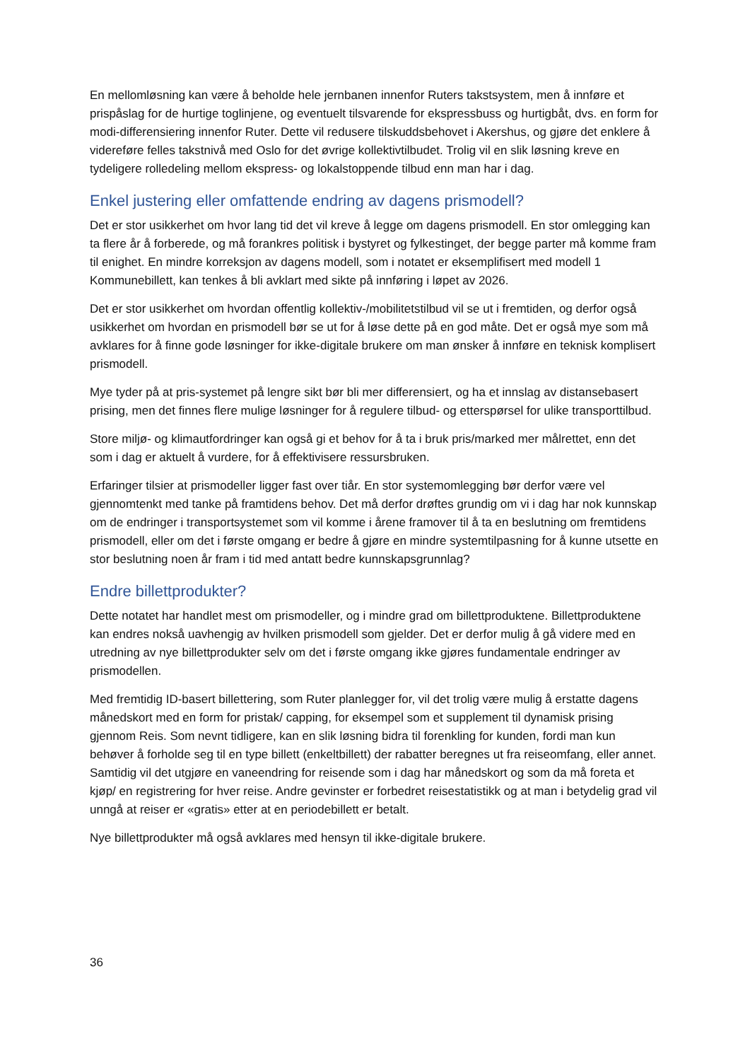En mellomløsning kan være å beholde hele jernbanen innenfor Ruters takstsystem, men å innføre et prispåslag for de hurtige toglinjene, og eventuelt tilsvarende for ekspressbuss og hurtigbåt, dvs. en form for modi-differensiering innenfor Ruter. Dette vil redusere tilskuddsbehovet i Akershus, og gjøre det enklere å videreføre felles takstnivå med Oslo for det øvrige kollektivtilbudet. Trolig vil en slik løsning kreve en tydeligere rolledeling mellom ekspress- og lokalstoppende tilbud enn man har i dag.
Enkel justering eller omfattende endring av dagens prismodell?
Det er stor usikkerhet om hvor lang tid det vil kreve å legge om dagens prismodell. En stor omlegging kan ta flere år å forberede, og må forankres politisk i bystyret og fylkestinget, der begge parter må komme fram til enighet. En mindre korreksjon av dagens modell, som i notatet er eksemplifisert med modell 1 Kommunebillett, kan tenkes å bli avklart med sikte på innføring i løpet av 2026.
Det er stor usikkerhet om hvordan offentlig kollektiv-/mobilitetstilbud vil se ut i fremtiden, og derfor også usikkerhet om hvordan en prismodell bør se ut for å løse dette på en god måte. Det er også mye som må avklares for å finne gode løsninger for ikke-digitale brukere om man ønsker å innføre en teknisk komplisert prismodell.
Mye tyder på at pris-systemet på lengre sikt bør bli mer differensiert, og ha et innslag av distansebasert prising, men det finnes flere mulige løsninger for å regulere tilbud- og etterspørsel for ulike transporttilbud.
Store miljø- og klimautfordringer kan også gi et behov for å ta i bruk pris/marked mer målrettet, enn det som i dag er aktuelt å vurdere, for å effektivisere ressursbruken.
Erfaringer tilsier at prismodeller ligger fast over tiår. En stor systemomlegging bør derfor være vel gjennomtenkt med tanke på framtidens behov. Det må derfor drøftes grundig om vi i dag har nok kunnskap om de endringer i transportsystemet som vil komme i årene framover til å ta en beslutning om fremtidens prismodell, eller om det i første omgang er bedre å gjøre en mindre systemtilpasning for å kunne utsette en stor beslutning noen år fram i tid med antatt bedre kunnskapsgrunnlag?
Endre billettprodukter?
Dette notatet har handlet mest om prismodeller, og i mindre grad om billettproduktene. Billettproduktene kan endres nokså uavhengig av hvilken prismodell som gjelder. Det er derfor mulig å gå videre med en utredning av nye billettprodukter selv om det i første omgang ikke gjøres fundamentale endringer av prismodellen.
Med fremtidig ID-basert billettering, som Ruter planlegger for, vil det trolig være mulig å erstatte dagens månedskort med en form for pristak/ capping, for eksempel som et supplement til dynamisk prising gjennom Reis. Som nevnt tidligere, kan en slik løsning bidra til forenkling for kunden, fordi man kun behøver å forholde seg til en type billett (enkeltbillett) der rabatter beregnes ut fra reiseomfang, eller annet. Samtidig vil det utgjøre en vaneendring for reisende som i dag har månedskort og som da må foreta et kjøp/ en registrering for hver reise. Andre gevinster er forbedret reisestatistikk og at man i betydelig grad vil unngå at reiser er «gratis» etter at en periodebillett er betalt.
Nye billettprodukter må også avklares med hensyn til ikke-digitale brukere.
36